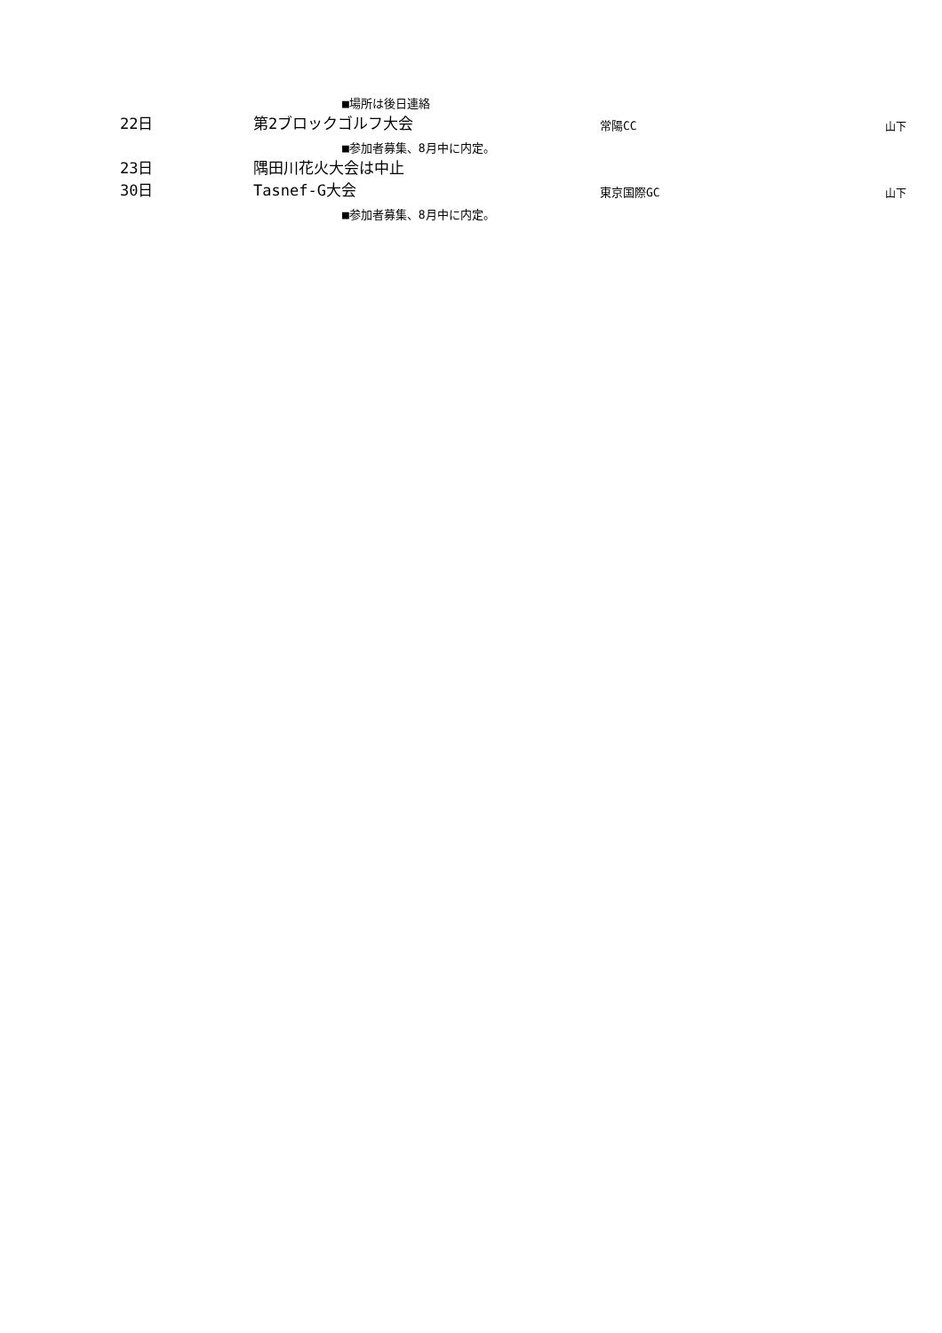| | ■場所は後日連絡 | | |
| 22日 | 第2ブロックゴルフ大会 | 常陽CC | 山下 |
| | ■参加者募集、8月中に内定。 | | |
| 23日 | 隅田川花火大会は中止 | | |
| 30日 | Tasnef-G大会 | 東京国際GC | 山下 |
| | ■参加者募集、8月中に内定。 | | |